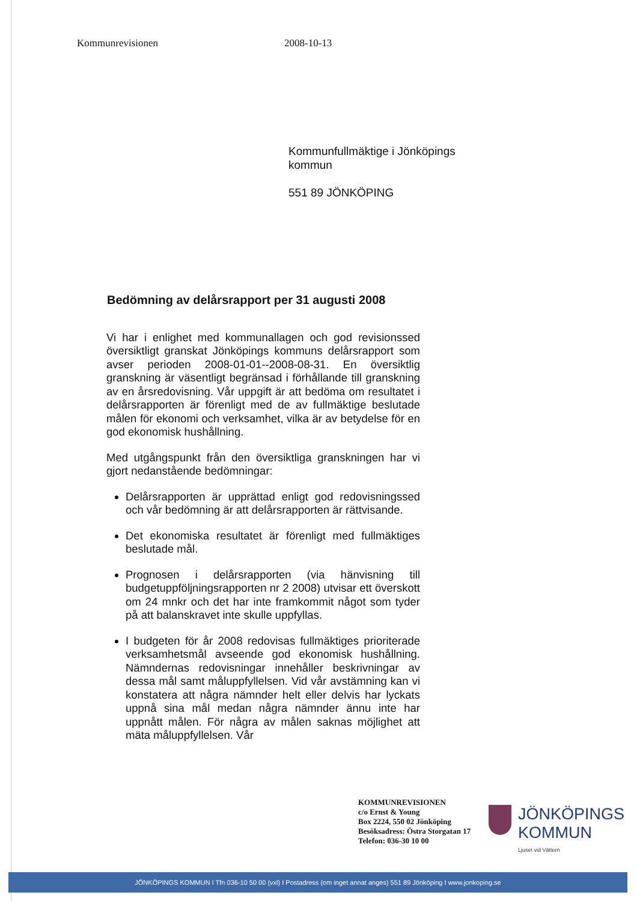Kommunrevisionen 2008-10-13
Kommunfullmäktige i Jönköpings
kommun
551 89 JÖNKÖPING
Bedömning av delårsrapport per 31 augusti 2008
Vi har i enlighet med kommunallagen och god revisionssed översiktligt granskat Jönköpings kommuns delårsrapport som avser perioden 2008-01-01--2008-08-31. En översiktlig granskning är väsentligt begränsad i förhållande till granskning av en årsredovisning. Vår uppgift är att bedöma om resultatet i delårsrapporten är förenligt med de av fullmäktige beslutade målen för ekonomi och verksamhet, vilka är av betydelse för en god ekonomisk hushållning.
Med utgångspunkt från den översiktliga granskningen har vi gjort nedanstående bedömningar:
Delårsrapporten är upprättad enligt god redovisningssed och vår bedömning är att delårsrapporten är rättvisande.
Det ekonomiska resultatet är förenligt med fullmäktiges beslutade mål.
Prognosen i delårsrapporten (via hänvisning till budgetuppföljningsrapporten nr 2 2008) utvisar ett överskott om 24 mnkr och det har inte framkommit något som tyder på att balanskravet inte skulle uppfyllas.
I budgeten för år 2008 redovisas fullmäktiges prioriterade verksamhetsmål avseende god ekonomisk hushållning. Nämndernas redovisningar innehåller beskrivningar av dessa mål samt måluppfyllelsen. Vid vår avstämning kan vi konstatera att några nämnder helt eller delvis har lyckats uppnå sina mål medan några nämnder ännu inte har uppnått målen. För några av målen saknas möjlighet att mäta måluppfyllelsen. Vår
KOMMUNREVISIONEN
c/o Ernst & Young
Box 2224, 550 02 Jönköping
Besöksadress: Östra Storgatan 17
Telefon: 036-30 10 00
JÖNKÖPINGS
KOMMUN
Ljuset vid Vättern
JÖNKÖPINGS KOMMUN I Tfn 036-10 50 00 (vxl) I Postadress (om inget annat anges) 551 89 Jönköping I www.jonkoping.se